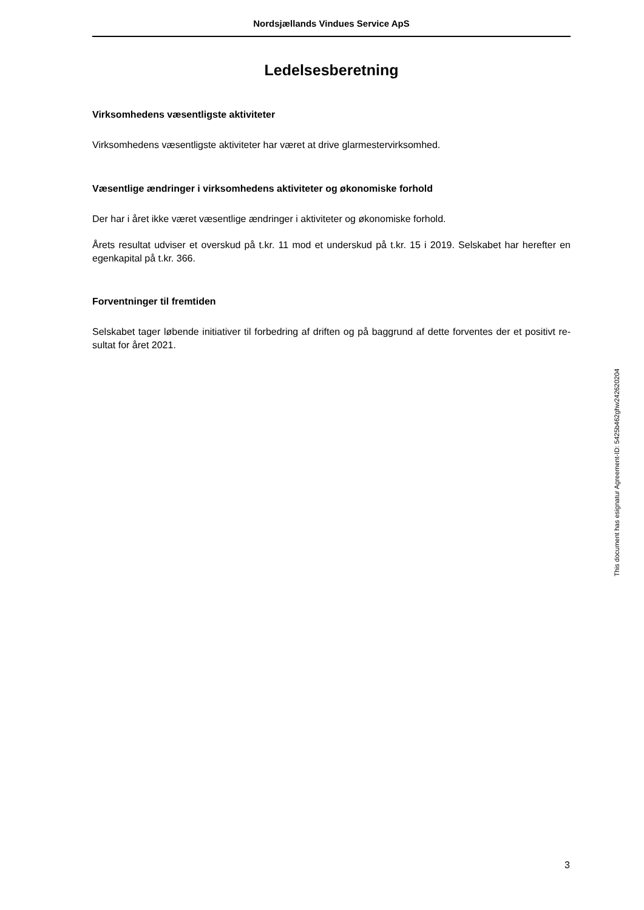Nordsjællands Vindues Service ApS
Ledelsesberetning
Virksomhedens væsentligste aktiviteter
Virksomhedens væsentligste aktiviteter har været at drive glarmestervirksomhed.
Væsentlige ændringer i virksomhedens aktiviteter og økonomiske forhold
Der har i året ikke været væsentlige ændringer i aktiviteter og økonomiske forhold.
Årets resultat udviser et overskud på t.kr. 11 mod et underskud på t.kr. 15 i 2019. Selskabet har herefter en egenkapital på t.kr. 366.
Forventninger til fremtiden
Selskabet tager løbende initiativer til forbedring af driften og på baggrund af dette forventes der et positivt re-sultat for året 2021.
This document has esignatur Agreement-ID: 5425b462ghw242620204
3